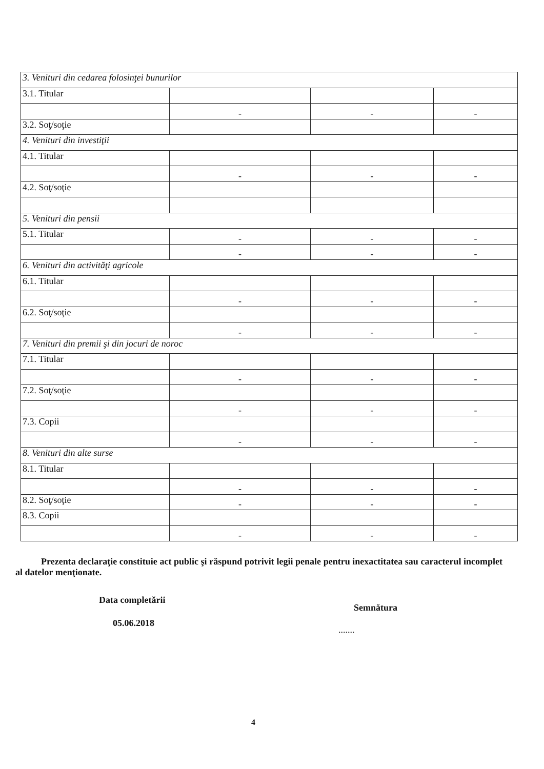| 3. Venituri din cedarea folosinţei bunurilor | | | |
| 3.1. Titular | | | |
| | - | - | - |
| 3.2. Soţ/soţie | | | |
| 4. Venituri din investiţii | | | |
| 4.1. Titular | | | |
| | - | - | - |
| 4.2. Soţ/soţie | | | |
| 5. Venituri din pensii | | | |
| 5.1. Titular | - | - | - |
| | - | - | - |
| 6. Venituri din activităţi agricole | | | |
| 6.1. Titular | | | |
| | - | - | - |
| 6.2. Soţ/soţie | | | |
| | - | - | - |
| 7. Venituri din premii şi din jocuri de noroc | | | |
| 7.1. Titular | | | |
| | - | - | - |
| 7.2. Soţ/soţie | | | |
| | - | - | - |
| 7.3. Copii | | | |
| | - | - | - |
| 8. Venituri din alte surse | | | |
| 8.1. Titular | | | |
| | - | - | - |
| 8.2. Soţ/soţie | - | - | - |
| 8.3. Copii | | | |
| | - | - | - |
Prezenta declaraţie constituie act public şi răspund potrivit legii penale pentru inexactitatea sau caracterul incomplet al datelor menţionate.
Data completării
05.06.2018
Semnătura
.......
4